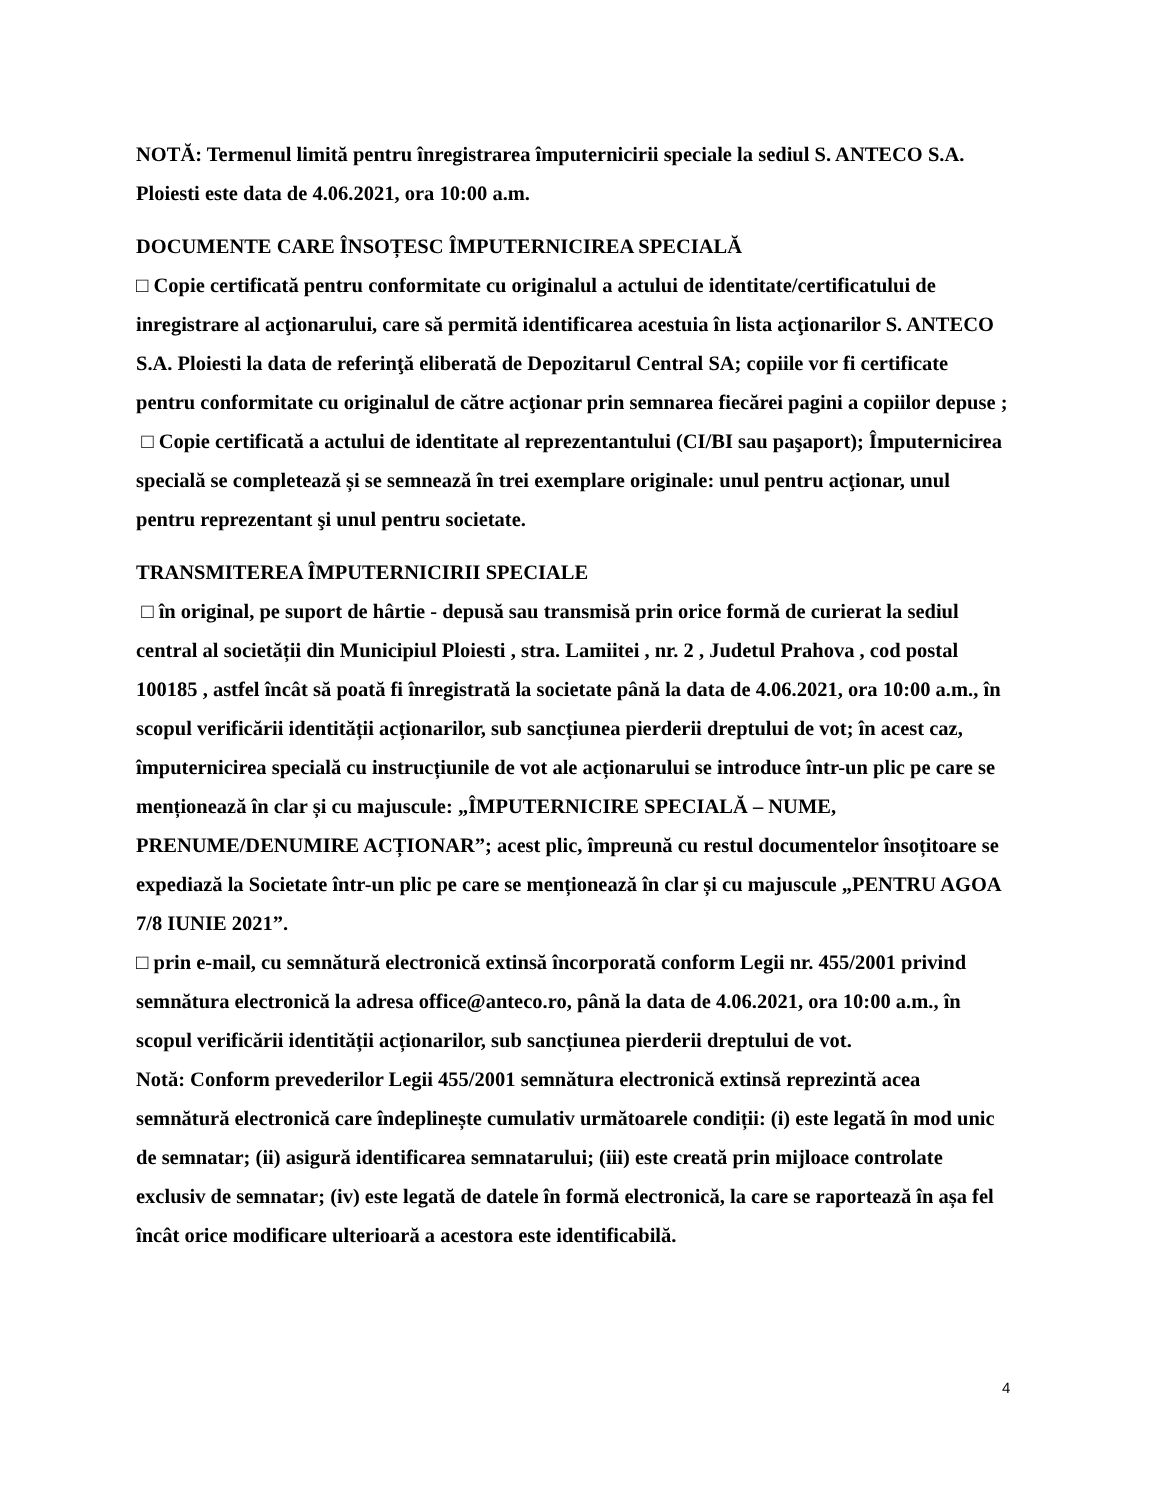NOTĂ: Termenul limită pentru înregistrarea împuternicirii speciale la sediul S. ANTECO S.A. Ploiesti este data de 4.06.2021, ora 10:00 a.m.
DOCUMENTE CARE ÎNSOȚESC ÎMPUTERNICIREA SPECIALĂ
□ Copie certificată pentru conformitate cu originalul a actului de identitate/certificatului de inregistrare al acţionarului, care să permită identificarea acestuia în lista acţionarilor S. ANTECO S.A. Ploiesti la data de referinţă eliberată de Depozitarul Central SA; copiile vor fi certificate pentru conformitate cu originalul de către acţionar prin semnarea fiecărei pagini a copiilor depuse ;
□ Copie certificată a actului de identitate al reprezentantului (CI/BI sau paşaport); Împuternicirea specială se completează și se semnează în trei exemplare originale: unul pentru acţionar, unul pentru reprezentant şi unul pentru societate.
TRANSMITEREA ÎMPUTERNICIRII SPECIALE
□ în original, pe suport de hârtie - depusă sau transmisă prin orice formă de curierat la sediul central al societății din Municipiul Ploiesti , stra. Lamiitei , nr. 2 , Judetul Prahova , cod postal 100185 , astfel încât să poată fi înregistrată la societate până la data de 4.06.2021, ora 10:00 a.m., în scopul verificării identității acționarilor, sub sancțiunea pierderii dreptului de vot; în acest caz, împuternicirea specială cu instrucțiunile de vot ale acționarului se introduce într-un plic pe care se menționează în clar și cu majuscule: „ÎMPUTERNICIRE SPECIALĂ – NUME, PRENUME/DENUMIRE ACȚIONAR”; acest plic, împreună cu restul documentelor însoțitoare se expediază la Societate într-un plic pe care se menționează în clar și cu majuscule „PENTRU AGOA 7/8 IUNIE 2021”.
□ prin e-mail, cu semnătură electronică extinsă încorporată conform Legii nr. 455/2001 privind semnătura electronică la adresa office@anteco.ro, până la data de 4.06.2021, ora 10:00 a.m., în scopul verificării identității acționarilor, sub sancțiunea pierderii dreptului de vot.
Notă: Conform prevederilor Legii 455/2001 semnătura electronică extinsă reprezintă acea semnătură electronică care îndeplinește cumulativ următoarele condiții: (i) este legată în mod unic de semnatar; (ii) asigură identificarea semnatarului; (iii) este creată prin mijloace controlate exclusiv de semnatar; (iv) este legată de datele în formă electronică, la care se raportează în așa fel încât orice modificare ulterioară a acestora este identificabilă.
4